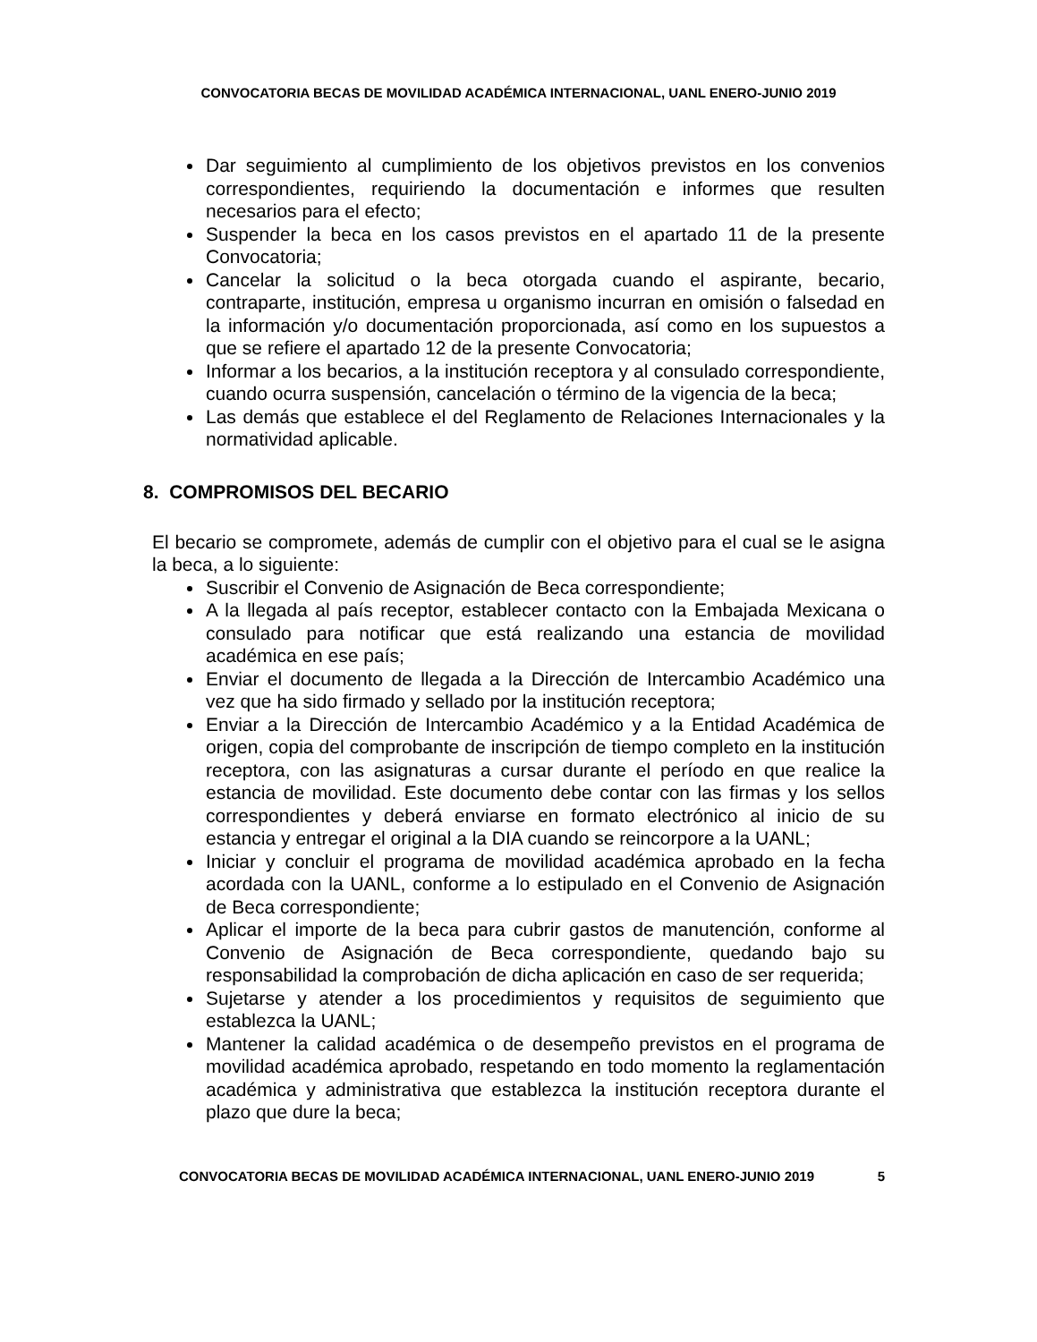CONVOCATORIA BECAS DE MOVILIDAD ACADÉMICA INTERNACIONAL, UANL ENERO-JUNIO 2019
Dar seguimiento al cumplimiento de los objetivos previstos en los convenios correspondientes, requiriendo la documentación e informes que resulten necesarios para el efecto;
Suspender la beca en los casos previstos en el apartado 11 de la presente Convocatoria;
Cancelar la solicitud o la beca otorgada cuando el aspirante, becario, contraparte, institución, empresa u organismo incurran en omisión o falsedad en la información y/o documentación proporcionada, así como en los supuestos a que se refiere el apartado 12 de la presente Convocatoria;
Informar a los becarios, a la institución receptora y al consulado correspondiente, cuando ocurra suspensión, cancelación o término de la vigencia de la beca;
Las demás que establece el del Reglamento de Relaciones Internacionales y la normatividad aplicable.
8. COMPROMISOS DEL BECARIO
El becario se compromete, además de cumplir con el objetivo para el cual se le asigna la beca, a lo siguiente:
Suscribir el Convenio de Asignación de Beca correspondiente;
A la llegada al país receptor, establecer contacto con la Embajada Mexicana o consulado para notificar que está realizando una estancia de movilidad académica en ese país;
Enviar el documento de llegada a la Dirección de Intercambio Académico una vez que ha sido firmado y sellado por la institución receptora;
Enviar a la Dirección de Intercambio Académico y a la Entidad Académica de origen, copia del comprobante de inscripción de tiempo completo en la institución receptora, con las asignaturas a cursar durante el período en que realice la estancia de movilidad. Este documento debe contar con las firmas y los sellos correspondientes y deberá enviarse en formato electrónico al inicio de su estancia y entregar el original a la DIA cuando se reincorpore a la UANL;
Iniciar y concluir el programa de movilidad académica aprobado en la fecha acordada con la UANL, conforme a lo estipulado en el Convenio de Asignación de Beca correspondiente;
Aplicar el importe de la beca para cubrir gastos de manutención, conforme al Convenio de Asignación de Beca correspondiente, quedando bajo su responsabilidad la comprobación de dicha aplicación en caso de ser requerida;
Sujetarse y atender a los procedimientos y requisitos de seguimiento que establezca la UANL;
Mantener la calidad académica o de desempeño previstos en el programa de movilidad académica aprobado, respetando en todo momento la reglamentación académica y administrativa que establezca la institución receptora durante el plazo que dure la beca;
CONVOCATORIA BECAS DE MOVILIDAD ACADÉMICA INTERNACIONAL, UANL ENERO-JUNIO 2019 5